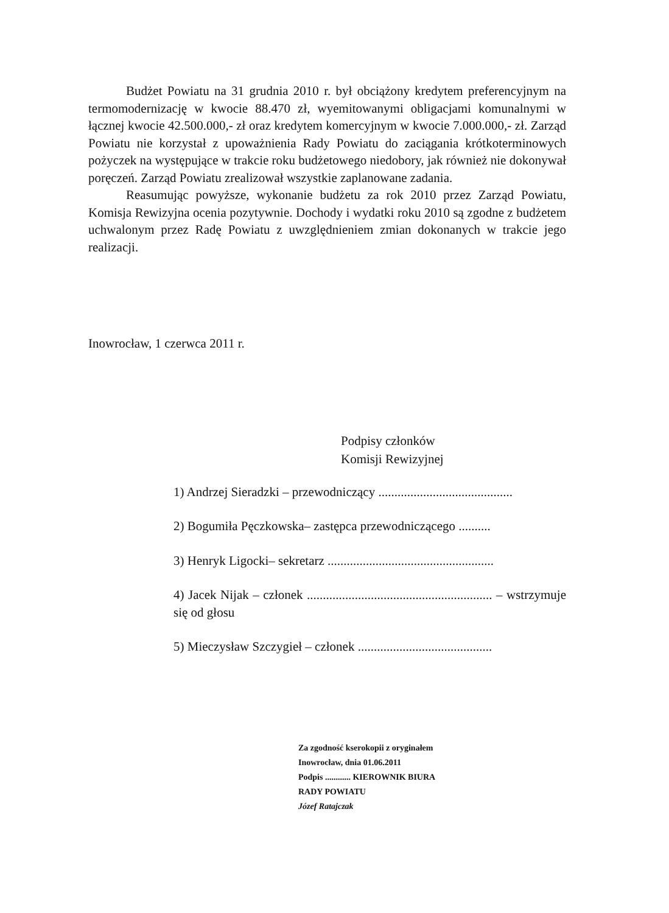Budżet Powiatu na 31 grudnia 2010 r. był obciążony kredytem preferencyjnym na termomodernizację w kwocie 88.470 zł, wyemitowanymi obligacjami komunalnymi w łącznej kwocie 42.500.000,- zł oraz kredytem komercyjnym w kwocie 7.000.000,- zł. Zarząd Powiatu nie korzystał z upoważnienia Rady Powiatu do zaciągania krótkoterminowych pożyczek na występujące w trakcie roku budżetowego niedobory, jak również nie dokonywał poręczeń. Zarząd Powiatu zrealizował wszystkie zaplanowane zadania.
Reasumując powyższe, wykonanie budżetu za rok 2010 przez Zarząd Powiatu, Komisja Rewizyjna ocenia pozytywnie. Dochody i wydatki roku 2010 są zgodne z budżetem uchwalonym przez Radę Powiatu z uwzględnieniem zmian dokonanych w trakcie jego realizacji.
Inowrocław, 1 czerwca 2011 r.
Podpisy członków
Komisji Rewizyjnej
1) Andrzej Sieradzki – przewodniczący ..........................................
2) Bogumiła Pęczkowska– zastępca przewodniczącego ..........
3) Henryk Ligocki– sekretarz ....................................................
4) Jacek Nijak – członek .......................................................... – wstrzymuje się od głosu
5) Mieczysław Szczygieł – członek ..........................................
Za zgodność kserokopii z oryginałem
Inowrocław, dnia 01.06.2011
Podpis ............ KIEROWNIK BIURA
RADY POWIATU
Józef Ratajczak